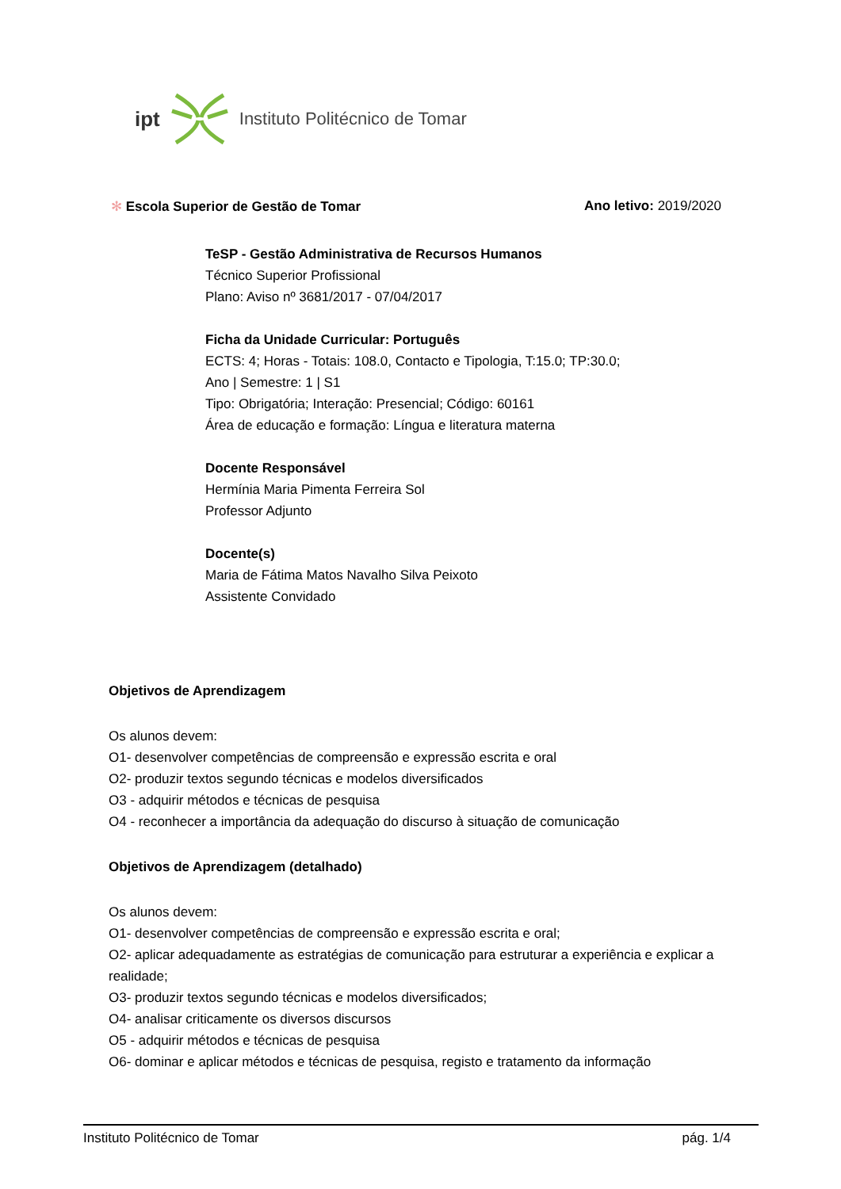ipt Instituto Politécnico de Tomar
✻ Escola Superior de Gestão de Tomar Ano letivo: 2019/2020
TeSP - Gestão Administrativa de Recursos Humanos
Técnico Superior Profissional
Plano: Aviso nº 3681/2017 - 07/04/2017
Ficha da Unidade Curricular: Português
ECTS: 4; Horas - Totais: 108.0, Contacto e Tipologia, T:15.0; TP:30.0;
Ano | Semestre: 1 | S1
Tipo: Obrigatória; Interação: Presencial; Código: 60161
Área de educação e formação: Língua e literatura materna
Docente Responsável
Hermínia Maria Pimenta Ferreira Sol
Professor Adjunto
Docente(s)
Maria de Fátima Matos Navalho Silva Peixoto
Assistente Convidado
Objetivos de Aprendizagem
Os alunos devem:
O1- desenvolver competências de compreensão e expressão escrita e oral
O2- produzir textos segundo técnicas e modelos diversificados
O3 - adquirir métodos e técnicas de pesquisa
O4 - reconhecer a importância da adequação do discurso à situação de comunicação
Objetivos de Aprendizagem (detalhado)
Os alunos devem:
O1- desenvolver competências de compreensão e expressão escrita e oral;
O2- aplicar adequadamente as estratégias de comunicação para estruturar a experiência e explicar a realidade;
O3- produzir textos segundo técnicas e modelos diversificados;
O4- analisar criticamente os diversos discursos
O5 - adquirir métodos e técnicas de pesquisa
O6- dominar e aplicar métodos e técnicas de pesquisa, registo e tratamento da informação
Instituto Politécnico de Tomar pág. 1/4